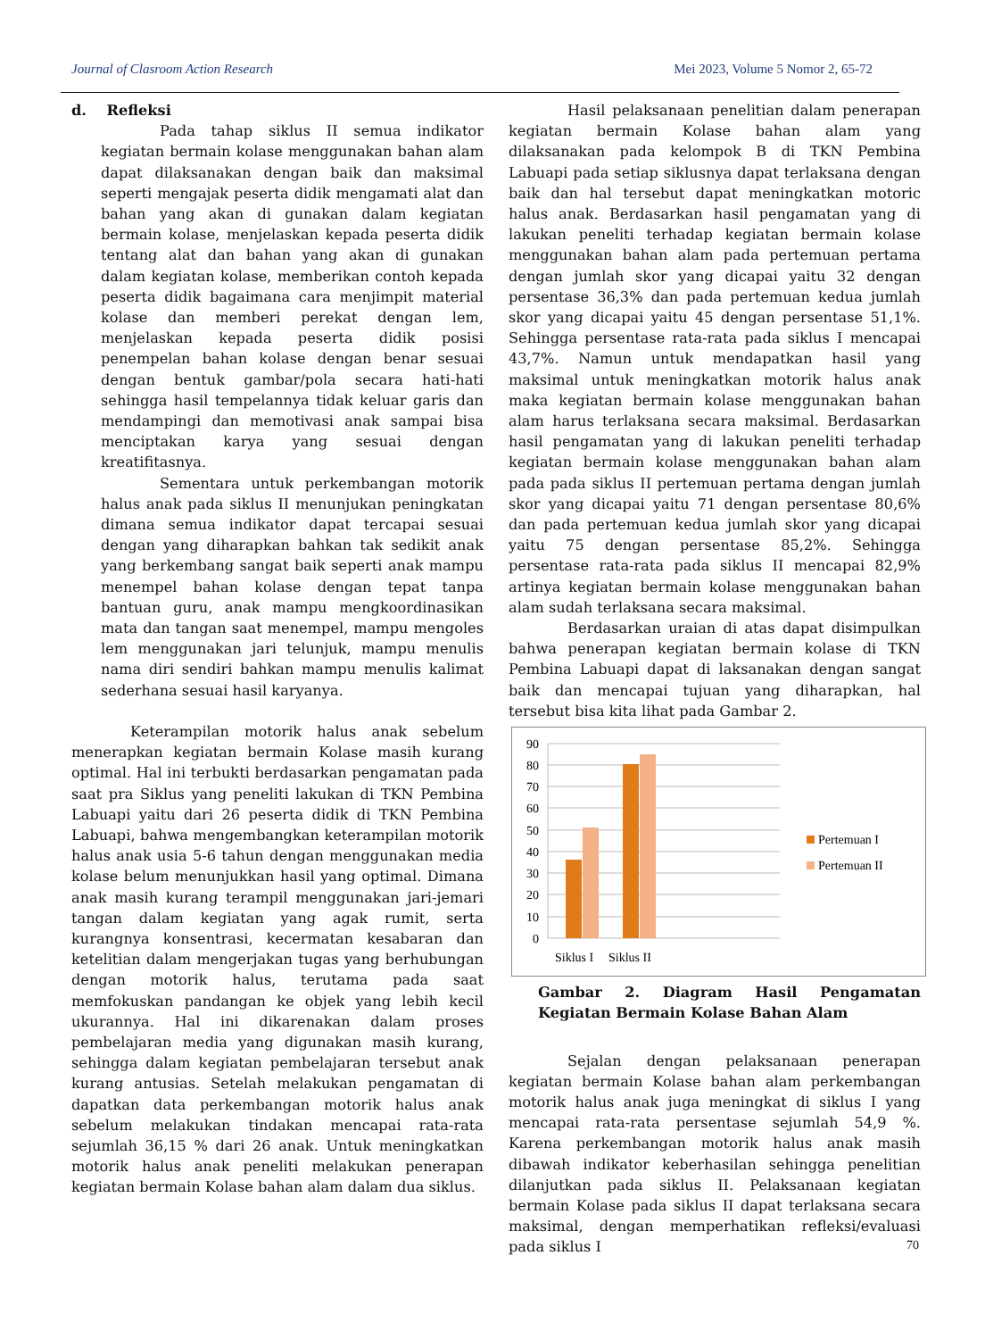Journal of Clasroom Action Research Mei 2023, Volume 5 Nomor 2, 65-72
d. Refleksi
Pada tahap siklus II semua indikator kegiatan bermain kolase menggunakan bahan alam dapat dilaksanakan dengan baik dan maksimal seperti mengajak peserta didik mengamati alat dan bahan yang akan di gunakan dalam kegiatan bermain kolase, menjelaskan kepada peserta didik tentang alat dan bahan yang akan di gunakan dalam kegiatan kolase, memberikan contoh kepada peserta didik bagaimana cara menjimpit material kolase dan memberi perekat dengan lem, menjelaskan kepada peserta didik posisi penempelan bahan kolase dengan benar sesuai dengan bentuk gambar/pola secara hati-hati sehingga hasil tempelannya tidak keluar garis dan mendampingi dan memotivasi anak sampai bisa menciptakan karya yang sesuai dengan kreatifitasnya.
Sementara untuk perkembangan motorik halus anak pada siklus II menunjukan peningkatan dimana semua indikator dapat tercapai sesuai dengan yang diharapkan bahkan tak sedikit anak yang berkembang sangat baik seperti anak mampu menempel bahan kolase dengan tepat tanpa bantuan guru, anak mampu mengkoordinasikan mata dan tangan saat menempel, mampu mengoles lem menggunakan jari telunjuk, mampu menulis nama diri sendiri bahkan mampu menulis kalimat sederhana sesuai hasil karyanya.
Keterampilan motorik halus anak sebelum menerapkan kegiatan bermain Kolase masih kurang optimal. Hal ini terbukti berdasarkan pengamatan pada saat pra Siklus yang peneliti lakukan di TKN Pembina Labuapi yaitu dari 26 peserta didik di TKN Pembina Labuapi, bahwa mengembangkan keterampilan motorik halus anak usia 5-6 tahun dengan menggunakan media kolase belum menunjukkan hasil yang optimal. Dimana anak masih kurang terampil menggunakan jari-jemari tangan dalam kegiatan yang agak rumit, serta kurangnya konsentrasi, kecermatan kesabaran dan ketelitian dalam mengerjakan tugas yang berhubungan dengan motorik halus, terutama pada saat memfokuskan pandangan ke objek yang lebih kecil ukurannya. Hal ini dikarenakan dalam proses pembelajaran media yang digunakan masih kurang, sehingga dalam kegiatan pembelajaran tersebut anak kurang antusias. Setelah melakukan pengamatan di dapatkan data perkembangan motorik halus anak sebelum melakukan tindakan mencapai rata-rata sejumlah 36,15 % dari 26 anak. Untuk meningkatkan motorik halus anak peneliti melakukan penerapan kegiatan bermain Kolase bahan alam dalam dua siklus.
Hasil pelaksanaan penelitian dalam penerapan kegiatan bermain Kolase bahan alam yang dilaksanakan pada kelompok B di TKN Pembina Labuapi pada setiap siklusnya dapat terlaksana dengan baik dan hal tersebut dapat meningkatkan motoric halus anak. Berdasarkan hasil pengamatan yang di lakukan peneliti terhadap kegiatan bermain kolase menggunakan bahan alam pada pertemuan pertama dengan jumlah skor yang dicapai yaitu 32 dengan persentase 36,3% dan pada pertemuan kedua jumlah skor yang dicapai yaitu 45 dengan persentase 51,1%. Sehingga persentase rata-rata pada siklus I mencapai 43,7%. Namun untuk mendapatkan hasil yang maksimal untuk meningkatkan motorik halus anak maka kegiatan bermain kolase menggunakan bahan alam harus terlaksana secara maksimal. Berdasarkan hasil pengamatan yang di lakukan peneliti terhadap kegiatan bermain kolase menggunakan bahan alam pada pada siklus II pertemuan pertama dengan jumlah skor yang dicapai yaitu 71 dengan persentase 80,6% dan pada pertemuan kedua jumlah skor yang dicapai yaitu 75 dengan persentase 85,2%. Sehingga persentase rata-rata pada siklus II mencapai 82,9% artinya kegiatan bermain kolase menggunakan bahan alam sudah terlaksana secara maksimal.
Berdasarkan uraian di atas dapat disimpulkan bahwa penerapan kegiatan bermain kolase di TKN Pembina Labuapi dapat di laksanakan dengan sangat baik dan mencapai tujuan yang diharapkan, hal tersebut bisa kita lihat pada Gambar 2.
90
80
70
60
50
40
30
20
10
0
Siklus I
Siklus II
Pertemuan I
Pertemuan II
Gambar 2. Diagram Hasil Pengamatan Kegiatan Bermain Kolase Bahan Alam
Sejalan dengan pelaksanaan penerapan kegiatan bermain Kolase bahan alam perkembangan motorik halus anak juga meningkat di siklus I yang mencapai rata-rata persentase sejumlah 54,9 %. Karena perkembangan motorik halus anak masih dibawah indikator keberhasilan sehingga penelitian dilanjutkan pada siklus II. Pelaksanaan kegiatan bermain Kolase pada siklus II dapat terlaksana secara maksimal, dengan memperhatikan refleksi/evaluasi pada siklus I
70